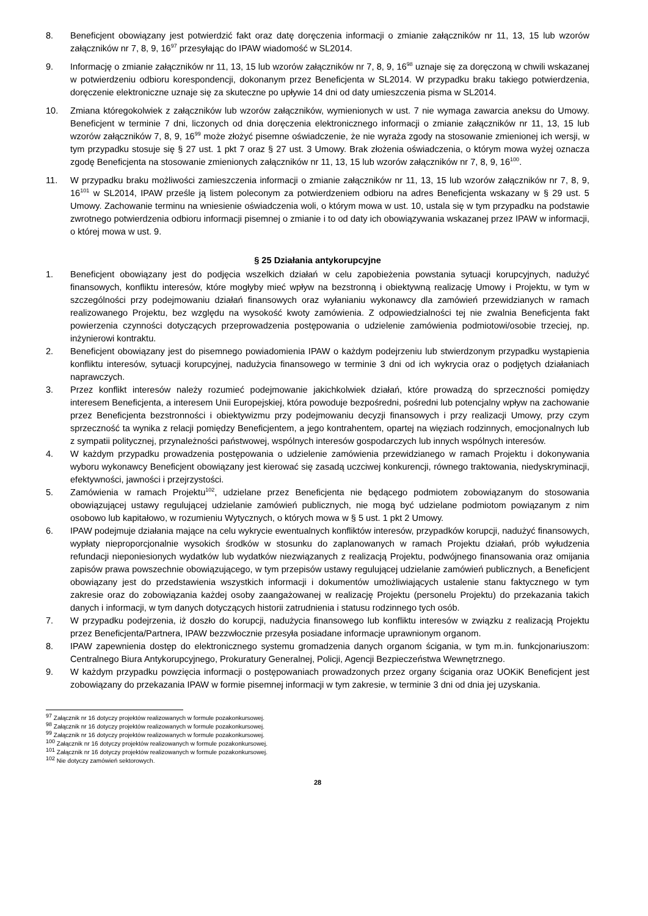8. Beneficjent obowiązany jest potwierdzić fakt oraz datę doręczenia informacji o zmianie załączników nr 11, 13, 15 lub wzorów załączników nr 7, 8, 9, 16<sup>97</sup> przesyłając do IPAW wiadomość w SL2014.
9. Informację o zmianie załączników nr 11, 13, 15 lub wzorów załączników nr 7, 8, 9, 16<sup>98</sup> uznaje się za doręczoną w chwili wskazanej w potwierdzeniu odbioru korespondencji, dokonanym przez Beneficjenta w SL2014. W przypadku braku takiego potwierdzenia, doręczenie elektroniczne uznaje się za skuteczne po upływie 14 dni od daty umieszczenia pisma w SL2014.
10. Zmiana któregokolwiek z załączników lub wzorów załączników, wymienionych w ust. 7 nie wymaga zawarcia aneksu do Umowy. Beneficjent w terminie 7 dni, liczonych od dnia doręczenia elektronicznego informacji o zmianie załączników nr 11, 13, 15 lub wzorów załączników 7, 8, 9, 16<sup>99</sup> może złożyć pisemne oświadczenie, że nie wyraża zgody na stosowanie zmienionej ich wersji, w tym przypadku stosuje się § 27 ust. 1 pkt 7 oraz § 27 ust. 3 Umowy. Brak złożenia oświadczenia, o którym mowa wyżej oznacza zgodę Beneficjenta na stosowanie zmienionych załączników nr 11, 13, 15 lub wzorów załączników nr 7, 8, 9, 16<sup>100</sup>.
11. W przypadku braku możliwości zamieszczenia informacji o zmianie załączników nr 11, 13, 15 lub wzorów załączników nr 7, 8, 9, 16<sup>101</sup> w SL2014, IPAW prześle ją listem poleconym za potwierdzeniem odbioru na adres Beneficjenta wskazany w § 29 ust. 5 Umowy. Zachowanie terminu na wniesienie oświadczenia woli, o którym mowa w ust. 10, ustala się w tym przypadku na podstawie zwrotnego potwierdzenia odbioru informacji pisemnej o zmianie i to od daty ich obowiązywania wskazanej przez IPAW w informacji, o której mowa w ust. 9.
§ 25 Działania antykorupcyjne
1. Beneficjent obowiązany jest do podjęcia wszelkich działań w celu zapobieżenia powstania sytuacji korupcyjnych, nadużyć finansowych, konfliktu interesów, które mogłyby mieć wpływ na bezstronną i obiektywną realizację Umowy i Projektu, w tym w szczególności przy podejmowaniu działań finansowych oraz wyłanianiu wykonawcy dla zamówień przewidzianych w ramach realizowanego Projektu, bez względu na wysokość kwoty zamówienia. Z odpowiedzialności tej nie zwalnia Beneficjenta fakt powierzenia czynności dotyczących przeprowadzenia postępowania o udzielenie zamówienia podmiotowi/osobie trzeciej, np. inżynierowi kontraktu.
2. Beneficjent obowiązany jest do pisemnego powiadomienia IPAW o każdym podejrzeniu lub stwierdzonym przypadku wystąpienia konfliktu interesów, sytuacji korupcyjnej, nadużycia finansowego w terminie 3 dni od ich wykrycia oraz o podjętych działaniach naprawczych.
3. Przez konflikt interesów należy rozumieć podejmowanie jakichkolwiek działań, które prowadzą do sprzeczności pomiędzy interesem Beneficjenta, a interesem Unii Europejskiej, która powoduje bezpośredni, pośredni lub potencjalny wpływ na zachowanie przez Beneficjenta bezstronności i obiektywizmu przy podejmowaniu decyzji finansowych i przy realizacji Umowy, przy czym sprzeczność ta wynika z relacji pomiędzy Beneficjentem, a jego kontrahentem, opartej na więziach rodzinnych, emocjonalnych lub z sympatii politycznej, przynależności państwowej, wspólnych interesów gospodarczych lub innych wspólnych interesów.
4. W każdym przypadku prowadzenia postępowania o udzielenie zamówienia przewidzianego w ramach Projektu i dokonywania wyboru wykonawcy Beneficjent obowiązany jest kierować się zasadą uczciwej konkurencji, równego traktowania, niedyskryminacji, efektywności, jawności i przejrzystości.
5. Zamówienia w ramach Projektu<sup>102</sup>, udzielane przez Beneficjenta nie będącego podmiotem zobowiązanym do stosowania obowiązującej ustawy regulującej udzielanie zamówień publicznych, nie mogą być udzielane podmiotom powiązanym z nim osobowo lub kapitałowo, w rozumieniu Wytycznych, o których mowa w § 5 ust. 1 pkt 2 Umowy.
6. IPAW podejmuje działania mające na celu wykrycie ewentualnych konfliktów interesów, przypadków korupcji, nadużyć finansowych, wypłaty nieproporcjonalnie wysokich środków w stosunku do zaplanowanych w ramach Projektu działań, prób wyłudzenia refundacji nieponiesionych wydatków lub wydatków niezwiązanych z realizacją Projektu, podwójnego finansowania oraz omijania zapisów prawa powszechnie obowiązującego, w tym przepisów ustawy regulującej udzielanie zamówień publicznych, a Beneficjent obowiązany jest do przedstawienia wszystkich informacji i dokumentów umożliwiających ustalenie stanu faktycznego w tym zakresie oraz do zobowiązania każdej osoby zaangażowanej w realizację Projektu (personelu Projektu) do przekazania takich danych i informacji, w tym danych dotyczących historii zatrudnienia i statusu rodzinnego tych osób.
7. W przypadku podejrzenia, iż doszło do korupcji, nadużycia finansowego lub konfliktu interesów w związku z realizacją Projektu przez Beneficjenta/Partnera, IPAW bezzwłocznie przesyła posiadane informacje uprawnionym organom.
8. IPAW zapewnienia dostęp do elektronicznego systemu gromadzenia danych organom ścigania, w tym m.in. funkcjonariuszom: Centralnego Biura Antykorupcyjnego, Prokuratury Generalnej, Policji, Agencji Bezpieczeństwa Wewnętrznego.
9. W każdym przypadku powzięcia informacji o postępowaniach prowadzonych przez organy ścigania oraz UOKiK Beneficjent jest zobowiązany do przekazania IPAW w formie pisemnej informacji w tym zakresie, w terminie 3 dni od dnia jej uzyskania.
<sup>97</sup> Załącznik nr 16 dotyczy projektów realizowanych w formule pozakonkursowej.
<sup>98</sup> Załącznik nr 16 dotyczy projektów realizowanych w formule pozakonkursowej.
<sup>99</sup> Załącznik nr 16 dotyczy projektów realizowanych w formule pozakonkursowej.
<sup>100</sup> Załącznik nr 16 dotyczy projektów realizowanych w formule pozakonkursowej.
<sup>101</sup> Załącznik nr 16 dotyczy projektów realizowanych w formule pozakonkursowej.
<sup>102</sup> Nie dotyczy zamówień sektorowych.
28